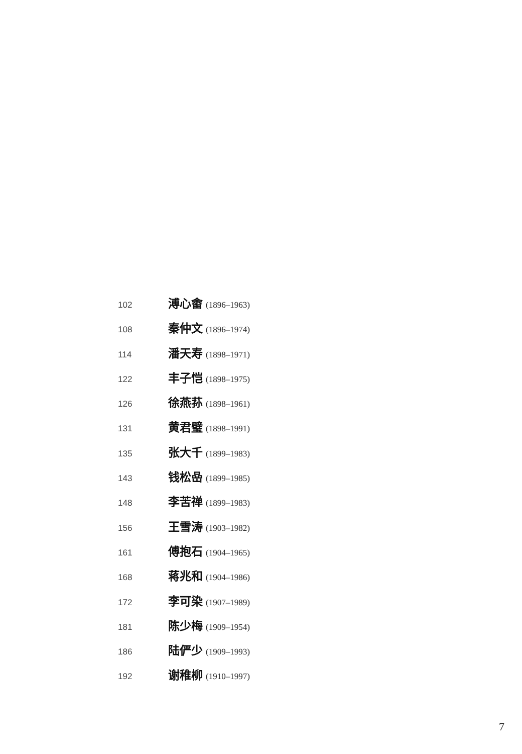102 溥心畬 (1896–1963)
108 秦仲文 (1896–1974)
114 潘天寿 (1898–1971)
122 丰子恺 (1898–1975)
126 徐燕荪 (1898–1961)
131 黄君璧 (1898–1991)
135 张大千 (1899–1983)
143 钱松喦 (1899–1985)
148 李苦禅 (1899–1983)
156 王雪涛 (1903–1982)
161 傅抱石 (1904–1965)
168 蒋兆和 (1904–1986)
172 李可染 (1907–1989)
181 陈少梅 (1909–1954)
186 陆俨少 (1909–1993)
192 谢稚柳 (1910–1997)
7